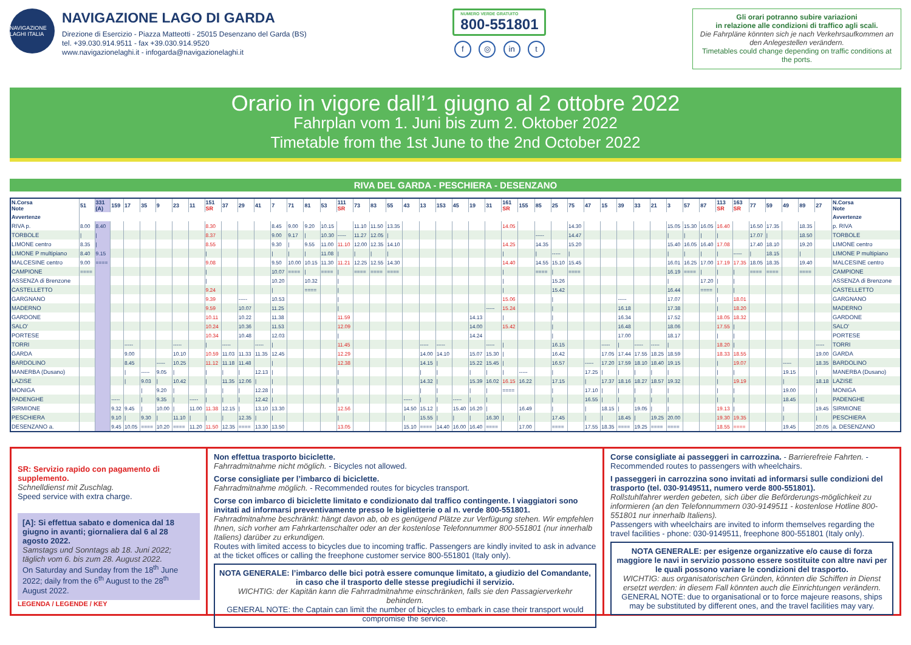NAVIGAZIONE LAGHI ITALIA
NAVIGAZIONE LAGO DI GARDA
Direzione di Esercizio - Piazza Matteotti - 25015 Desenzano del Garda (BS)
tel. +39.030.914.9511 - fax +39.030.914.9520
www.navigazionelaghi.it - infogarda@navigazionelaghi.it
NUMERO VERDE GRATUITO 800-551801
f ◎ in t
Gli orari potranno subire variazioni
in relazione alle condizioni di traffico agli scali.
Die Fahrpläne könnten sich je nach Verkehrsaufkommen an den Anlegestellen verändern.
Timetables could change depending on traffic conditions at the ports.
Orario in vigore dall’1 giugno al 2 ottobre 2022
Fahrplan vom 1. Juni bis zum 2. Oktober 2022
Timetable from the 1st June to the 2nd October 2022
RIVA DEL GARDA - PESCHIERA - DESENZANO
| N.Corsa Note | 51 | 331 (A) | 159 | 17 | 35 | 9 | 23 | 11 | 151 SR | 37 | 29 | 41 | 7 | 71 | 81 | 53 | 111 SR | 73 | 83 | 55 | 43 | 13 | 153 | 45 | 19 | 31 | 161 SR | 155 | 85 | 25 | 75 | 47 | 15 | 39 | 33 | 21 | 3 | 57 | 87 | 113 SR | 163 SR | 77 | 59 | 49 | 89 | 27 | N.Corsa Note |
| --- | --- | --- | --- | --- | --- | --- | --- | --- | --- | --- | --- | --- | --- | --- | --- | --- | --- | --- | --- | --- | --- | --- | --- | --- | --- | --- | --- | --- | --- | --- | --- | --- | --- | --- | --- | --- | --- | --- | --- | --- | --- | --- | --- | --- | --- | --- | --- |
| Avvertenze | | | | | | | | | | | | | | | | | | | | | | | | | | | | | | | | | | | | | | | | | | | | | | | Avvertenze |
| RIVA p. | 8.00 | 8.40 | | | | | | | 8.30 | | | | 8.45 | 9.00 | 9.20 | 10.15 | | 11.10 | 11.50 | 13.35 | | | | | | | 14.05 | | | | 14.30 | | | | | | 15.05 | 15.30 | 16.05 | 16.40 | | 16.50 | 17.35 | | 18.35 | | p. RIVA |
| TORBOLE | / | / | | | | | | | 8.37 | | | | 9.00 | 9.17 | / | 10.30 | ----- | 11.27 | 12.05 | / | | | | | | | | | ----- | | 14.47 | | | | | | / | / | / | / | | 17.07 | / | | 18.50 | | TORBOLE |
| LIMONE centro | 8.35 | / | | | | | | | 8.55 | | | | 9.30 | / | 9.55 | 11.00 | 11.10 | 12.00 | 12.35 | 14.10 | | | | | | | 14.25 | | 14.35 | | 15.20 | | | | | | 15.40 | 16.05 | 16.40 | 17.08 | | 17.40 | 18.10 | | 19.20 | | LIMONE centro |
| LIMONE P multipiano | 8.40 | 9.15 | | | | | | | / | | | | / | / | / | 11.08 | / | / | / | / | | | | | | | / | | / | ----- | / | | | | | | / | / | / | / | ----- | / | 18.15 | | / | | LIMONE P multipiano |
| MALCESINE centro | 9.00 | ==== | | | | | | | 9.08 | | | | 9.50 | 10.00 | 10.15 | 11.30 | 11.21 | 12.25 | 12.55 | 14.30 | | | | | | | 14.40 | | 14.55 | 15.10 | 15.45 | | | | | | 16.01 | 16.25 | 17.00 | 17.19 | 17.35 | 18.05 | 18.35 | | 19.40 | | MALCESINE centro |
| CAMPIONE | ==== | | | | | | | | / | | | | 10.07 | ==== | / | ==== | / | ==== | ==== | ==== | | | | | | | / | | ==== | / | ==== | | | | | | 16.19 | ==== | / | / | / | ==== | ==== | | ==== | | CAMPIONE |
| ASSENZA di Brenzone | | | | | | | | | / | | | | 10.20 | | 10.32 | | / | | | | | | | | | | / | | | 15.26 | | | | | | | / | | 17.20 | / | / | | | | | | ASSENZA di Brenzone |
| CASTELLETTO | | | | | | | | | 9.24 | | | | / | | ==== | | / | | | | | | | | | | / | | | 15.42 | | | | | | | 16.44 | | ==== | / | / | | | | | | CASTELLETTO |
| GARGNANO | | | | | | | | | 9.39 | | ----- | | 10.53 | | | | / | | | | | | | | | | 15.06 | | | / | | | | ----- | | | 17.07 | | | / | 18.01 | | | | | | GARGNANO |
| MADERNO | | | | | | | | | 9.59 | | 10.07 | | 11.25 | | | | / | | | | | | | | | ----- | 15.24 | | | / | | | | 16.18 | | | 17.38 | | | / | 18.20 | | | | | | MADERNO |
| GARDONE | | | | | | | | | 10.11 | | 10.22 | | 11.38 | | | | 11.59 | | | | | | | | 14.13 | | / | | | / | | | | 16.34 | | | 17.52 | | | 18.05 | 18.32 | | | | | | GARDONE |
| SALO' | | | | | | | | | 10.24 | | 10.36 | | 11.53 | | | | 12.09 | | | | | | | | 14.00 | | 15.42 | | | / | | | | 16.48 | | | 18.06 | | | 17.55 | / | | | | | | SALO' |
| PORTESE | | | | | | | | | 10.34 | | 10.48 | | 12.03 | | | | / | | | | | | | | 14.24 | | | | | / | | | | 17.00 | | | 18.17 | | | / | / | | | | | | PORTESE |
| TORRI | | | | ----- | | | ----- | | / | ----- | | ----- | / | | | | 11.45 | | | | | ----- | ----- | | | ----- | / | | | 16.15 | | | ----- | / | ----- | ----- | / | | | 18.20 | / | | | | | ----- | TORRI |
| GARDA | | | | 9.00 | | | 10.10 | | 10.59 | 11.03 | 11.33 | 11.35 | 12.45 | | | | 12.29 | | | | | 14.00 | 14.10 | | 15.07 | 15.30 | / | | | 16.42 | | | 17.05 | 17.44 | 17.55 | 18.25 | 18.59 | | | 18.33 | 18.55 | | | | | 19.00 | GARDA |
| BARDOLINO | | | | 8.45 | | ----- | 10.25 | | 11.12 | 11.18 | 11.48 | | / | | | | 12.38 | | | | | 14.15 | / | | 15.22 | 15.45 | / | | | 16.57 | | ----- | 17.20 | 17.59 | 18.10 | 18.40 | 19.15 | | | / | 19.07 | | | ----- | | 18.35 | BARDOLINO |
| MANERBA (Dusano) | | | | / | ----- | 9.05 | / | | / | / | / | 12.13 | / | | | | / | | | | | / | / | | / | / | / | ----- | | / | | 17.25 | / | / | / | / | / | | | / | / | | | 19.15 | | / | MANERBA (Dusano) |
| LAZISE | | | | / | 9.03 | / | 10.42 | | / | 11.35 | 12.06 | / | / | | | | / | | | | | 14.32 | / | | 15.39 | 16.02 | 16.15 | 16.22 | | 17.15 | | / | 17.37 | 18.16 | 18.27 | 18.57 | 19.32 | | | / | 19.19 | | | / | | 18.18 | LAZISE |
| MONIGA | | | | | / | 9.20 | / | | / | / | / | 12.28 | / | | | | / | | | | | / | / | | / | / | ==== | | | / | | 17.10 | / | / | / | / | / | | | / | / | | | 19.00 | | / | MONIGA |
| PADENGHE | | | ----- | | / | 9.35 | / | ----- | / | / | / | 12.42 | / | | | | / | | | | ----- | / | / | ----- | / | / | | | | / | | 16.55 | / | / | / | / | / | | | / | / | | | 18.45 | | / | PADENGHE |
| SIRMIONE | | | 9.32 | 9.45 | / | 10.00 | / | 11.00 | 11.38 | 12.15 | / | 13.10 | 13.30 | | | | 12.56 | | | | 14.50 | 15.12 | / | 15.40 | 16.20 | / | | 16.49 | | / | | / | 18.15 | / | 19.05 | / | / | | | 19.13 | / | | | / | | 19.45 | SIRMIONE |
| PESCHIERA | | | 9.10 | / | 9.30 | / | 11.10 | / | / | / | 12.35 | / | / | | | | / | | | | / | 15.55 | / | / | / | 16.30 | / | / | | 17.45 | | / | / | 18.45 | / | 19.25 | 20.00 | | | 19.30 | 19.35 | | | / | | / | PESCHIERA |
| DESENZANO a. | | | 9.45 | 10.05 | ==== | 10.20 | ==== | 11.20 | 11.50 | 12.35 | ==== | 13.30 | 13.50 | | | | 13.05 | | | | 15.10 | ==== | 14.40 | 16.00 | 16.40 | ==== | | 17.00 | | ==== | | 17.55 | 18.35 | ==== | 19.25 | ==== | ==== | | | 18.55 | ==== | | | 19.45 | | 20.05 | a. DESENZANO |
SR: Servizio rapido con pagamento di supplemento.
Schnelldienst mit Zuschlag.
Speed service with extra charge.
[A]: Si effettua sabato e domenica dal 18 giugno in avanti; giornaliera dal 6 al 28 agosto 2022.
Samstags und Sonntags ab 18. Juni 2022; täglich vom 6. bis zum 28. August 2022.
On Saturday and Sunday from the 18<sup>th</sup> June 2022; daily from the 6<sup>th</sup> August to the 28<sup>th</sup> August 2022.
LEGENDA / LEGENDE / KEY
Non effettua trasporto biciclette.
Fahrradmitnahme nicht möglich. - Bicycles not allowed.
Corse consigliate per l’imbarco di biciclette.
Fahrradmitnahme möglich. - Recommended routes for bicycles transport.
Corse con imbarco di biciclette limitato e condizionato dal traffico contingente. I viaggiatori sono invitati ad informarsi preventivamente presso le biglietterie o al n. verde 800-551801.
Fahrradmitnahme beschränkt: hängt davon ab, ob es genügend Plätze zur Verfügung stehen. Wir empfehlen Ihnen, sich vorher am Fahrkartenschalter oder an der kostenlose Telefonnummer 800-551801 (nur innerhalb Italiens) darüber zu erkundigen.
Routes with limited access to bicycles due to incoming traffic. Passengers are kindly invited to ask in advance at the ticket offices or calling the freephone customer service 800-551801 (Italy only).
NOTA GENERALE: l’imbarco delle bici potrà essere comunque limitato, a giudizio del Comandante, in caso che il trasporto delle stesse pregiudichi il servizio.
WICHTIG: der Kapitän kann die Fahrradmitnahme einschränken, falls sie den Passagierverkehr behindern.
GENERAL NOTE: the Captain can limit the number of bicycles to embark in case their transport would compromise the service.
Corse consigliate ai passeggeri in carrozzina. - Barrierefreie Fahrten. - Recommended routes to passengers with wheelchairs.
I passeggeri in carrozzina sono invitati ad informarsi sulle condizioni del trasporto (tel. 030-9149511, numero verde 800-551801).
Rollstuhlfahrer werden gebeten, sich über die Beförderungs-möglichkeit zu informieren (an den Telefonnummern 030-9149511 - kostenlose Hotline 800-551801 nur innerhalb Italiens).
Passengers with wheelchairs are invited to inform themselves regarding the travel facilities - phone: 030-9149511, freephone 800-551801 (Italy only).
NOTA GENERALE: per esigenze organizzative e/o cause di forza maggiore le navi in servizio possono essere sostituite con altre navi per le quali possono variare le condizioni del trasporto.
WICHTIG: aus organisatorischen Gründen, könnten die Schiffen in Dienst ersetzt werden: in diesem Fall könnten auch die Einrichtungen verändern.
GENERAL NOTE: due to organisational or to force majeure reasons, ships may be substituted by different ones, and the travel facilities may vary.